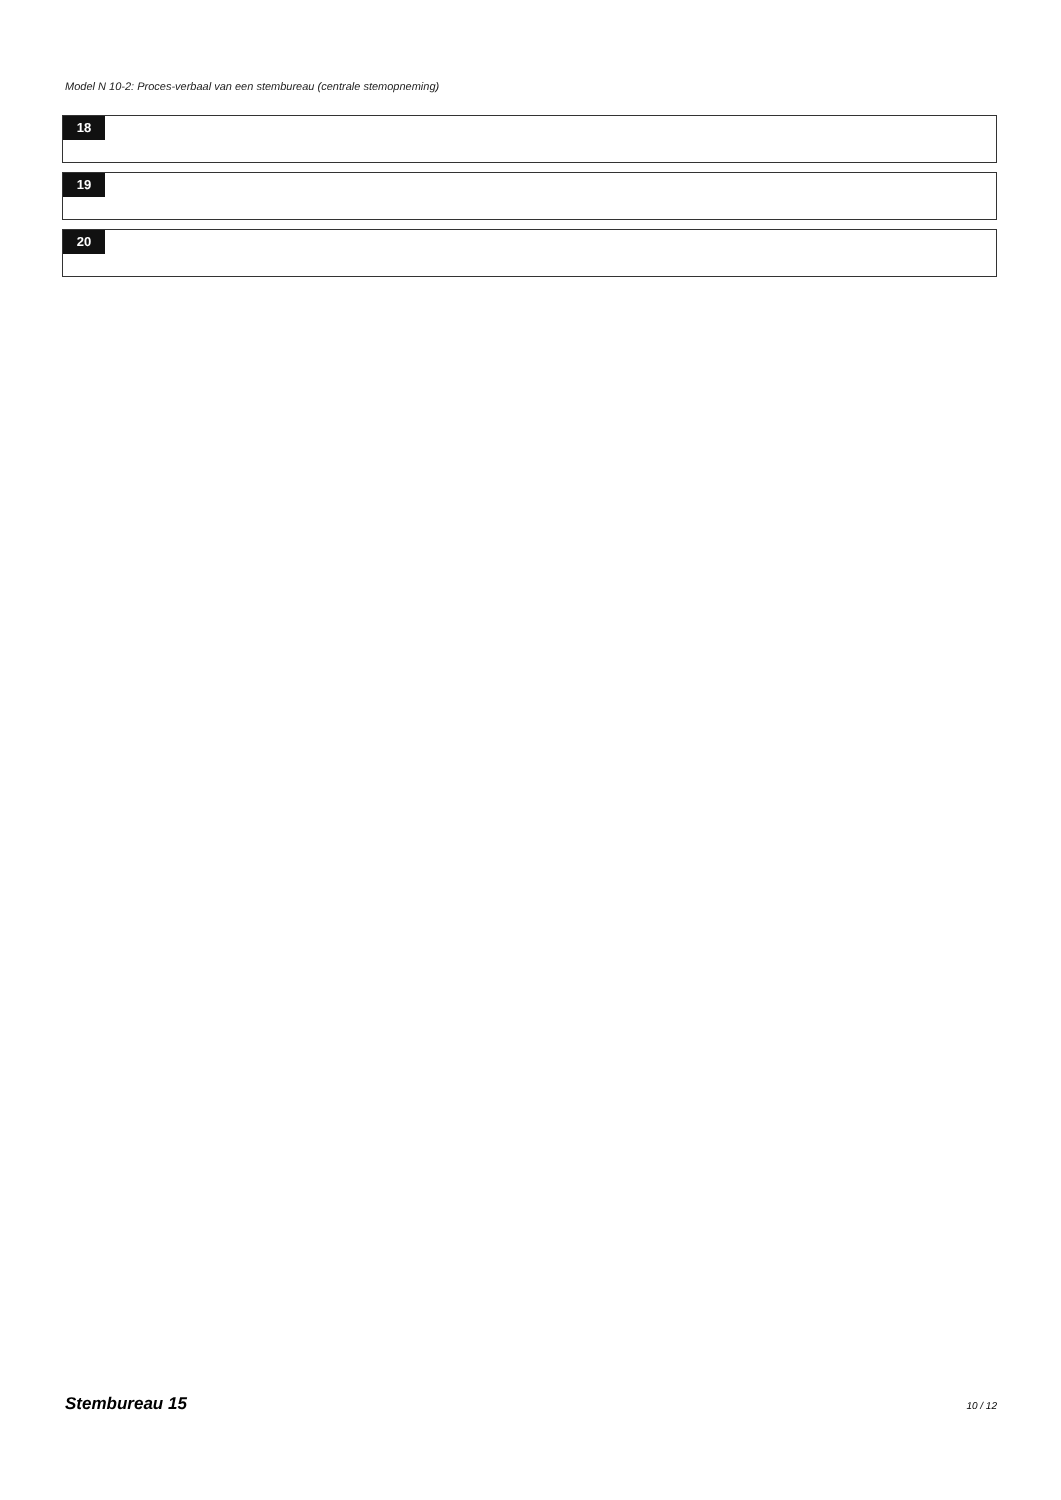Model N 10-2: Proces-verbaal van een stembureau (centrale stemopneming)
18
19
20
Stembureau 15 10 / 12